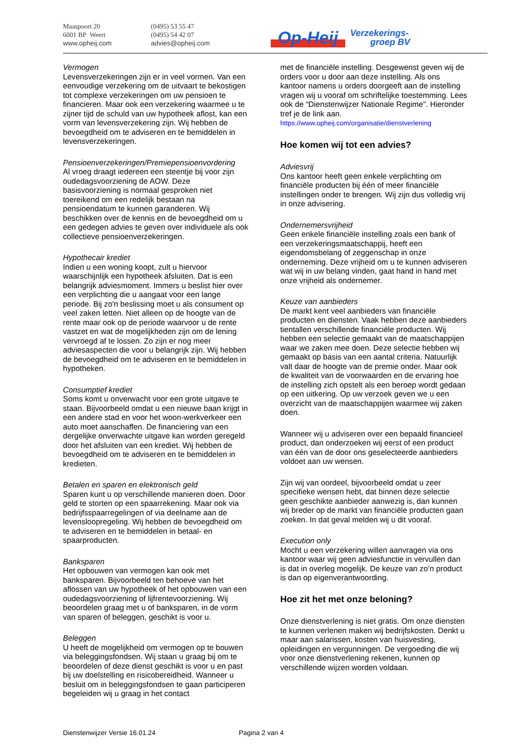Maaspoort 20
6001 BP Weert
www.opheij.com
(0495) 53 55 47
(0495) 54 42 07
advies@opheij.com
Op-Heij Verzekerings-
groep BV
Vermogen
Levensverzekeringen zijn er in veel vormen. Van een eenvoudige verzekering om de uitvaart te bekostigen tot complexe verzekeringen om uw pensioen te financieren. Maar ook een verzekering waarmee u te zijner tijd de schuld van uw hypotheek aflost, kan een vorm van levensverzekering zijn. Wij hebben de bevoegdheid om te adviseren en te bemiddelen in levensverzekeringen.
Pensioenverzekeringen/Premiepensioenvordering
Al vroeg draagt iedereen een steentje bij voor zijn oudedagsvoorziening de AOW. Deze basisvoorziening is normaal gesproken niet toereikend om een redelijk bestaan na pensioendatum te kunnen garanderen. Wij beschikken over de kennis en de bevoegdheid om u een gedegen advies te geven over individuele als ook collectieve pensioenverzekeringen.
Hypothecair krediet
Indien u een woning koopt, zult u hiervoor waarschijnlijk een hypotheek afsluiten. Dat is een belangrijk adviesmoment. Immers u beslist hier over een verplichting die u aangaat voor een lange periode. Bij zo'n beslissing moet u als consument op veel zaken letten. Niet alleen op de hoogte van de rente maar ook op de periode waarvoor u de rente vastzet en wat de mogelijkheden zijn om de lening vervroegd af te lossen. Zo zijn er nog meer adviesaspecten die voor u belangrijk zijn. Wij hebben de bevoegdheid om te adviseren en te bemiddelen in hypotheken.
Consumptief krediet
Soms komt u onverwacht voor een grote uitgave te staan. Bijvoorbeeld omdat u een nieuwe baan krijgt in een andere stad en voor het woon-werkverkeer een auto moet aanschaffen. De financiering van een dergelijke onverwachte uitgave kan worden geregeld door het afsluiten van een krediet. Wij hebben de bevoegdheid om te adviseren en te bemiddelen in kredieten.
Betalen en sparen en elektronisch geld
Sparen kunt u op verschillende manieren doen. Door geld te storten op een spaarrekening. Maar ook via bedrijfsspaarregelingen of via deelname aan de levensloopregeling. Wij hebben de bevoegdheid om te adviseren en te bemiddelen in betaal- en spaarproducten.
Banksparen
Het opbouwen van vermogen kan ook met banksparen. Bijvoorbeeld ten behoeve van het aflossen van uw hypotheek of het opbouwen van een oudedagsvoorziening of lijfrentevoorziening. Wij beoordelen graag met u of banksparen, in de vorm van sparen of beleggen, geschikt is voor u.
Beleggen
U heeft de mogelijkheid om vermogen op te bouwen via beleggingsfondsen. Wij staan u graag bij om te beoordelen of deze dienst geschikt is voor u en past bij uw doelstelling en risicobereidheid. Wanneer u besluit om in beleggingsfondsen te gaan participeren begeleiden wij u graag in het contact
met de financiële instelling. Desgewenst geven wij de orders voor u door aan deze instelling. Als ons kantoor namens u orders doorgeeft aan de instelling vragen wij u vooraf om schriftelijke toestemming. Lees ook de “Dienstenwijzer Nationale Regime”. Hieronder tref je de link aan.
https://www.opheij.com/organisatie/dienstverlening
Hoe komen wij tot een advies?
Adviesvrij
Ons kantoor heeft geen enkele verplichting om financiële producten bij één of meer financiële instellingen onder te brengen. Wij zijn dus volledig vrij in onze advisering.
Ondernemersvrijheid
Geen enkele financiële instelling zoals een bank of een verzekeringsmaatschappij, heeft een eigendomsbelang of zeggenschap in onze onderneming. Deze vrijheid om u te kunnen adviseren wat wij in uw belang vinden, gaat hand in hand met onze vrijheid als ondernemer.
Keuze van aanbieders
De markt kent veel aanbieders van financiële producten en diensten. Vaak hebben deze aanbieders tientallen verschillende financiële producten. Wij hebben een selectie gemaakt van de maatschappijen waar we zaken mee doen. Deze selectie hebben wij gemaakt op basis van een aantal criteria. Natuurlijk valt daar de hoogte van de premie onder. Maar ook de kwaliteit van de voorwaarden en de ervaring hoe de instelling zich opstelt als een beroep wordt gedaan op een uitkering. Op uw verzoek geven we u een overzicht van de maatschappijen waarmee wij zaken doen.
Wanneer wij u adviseren over een bepaald financieel product, dan onderzoeken wij eerst of een product van één van de door ons geselecteerde aanbieders voldoet aan uw wensen.
Zijn wij van oordeel, bijvoorbeeld omdat u zeer specifieke wensen hebt, dat binnen deze selectie geen geschikte aanbieder aanwezig is, dan kunnen wij breder op de markt van financiële producten gaan zoeken. In dat geval melden wij u dit vooraf.
Execution only
Mocht u een verzekering willen aanvragen via ons kantoor waar wij geen adviesfunctie in vervullen dan is dat in overleg mogelijk. De keuze van zo’n product is dan op eigenverantwoording.
Hoe zit het met onze beloning?
Onze dienstverlening is niet gratis. Om onze diensten te kunnen verlenen maken wij bedrijfskosten. Denkt u maar aan salarissen, kosten van huisvesting, opleidingen en vergunningen. De vergoeding die wij voor onze dienstverlening rekenen, kunnen op verschillende wijzen worden voldaan.
Dienstenwijzer Versie 16.01.24 Pagina 2 van 4